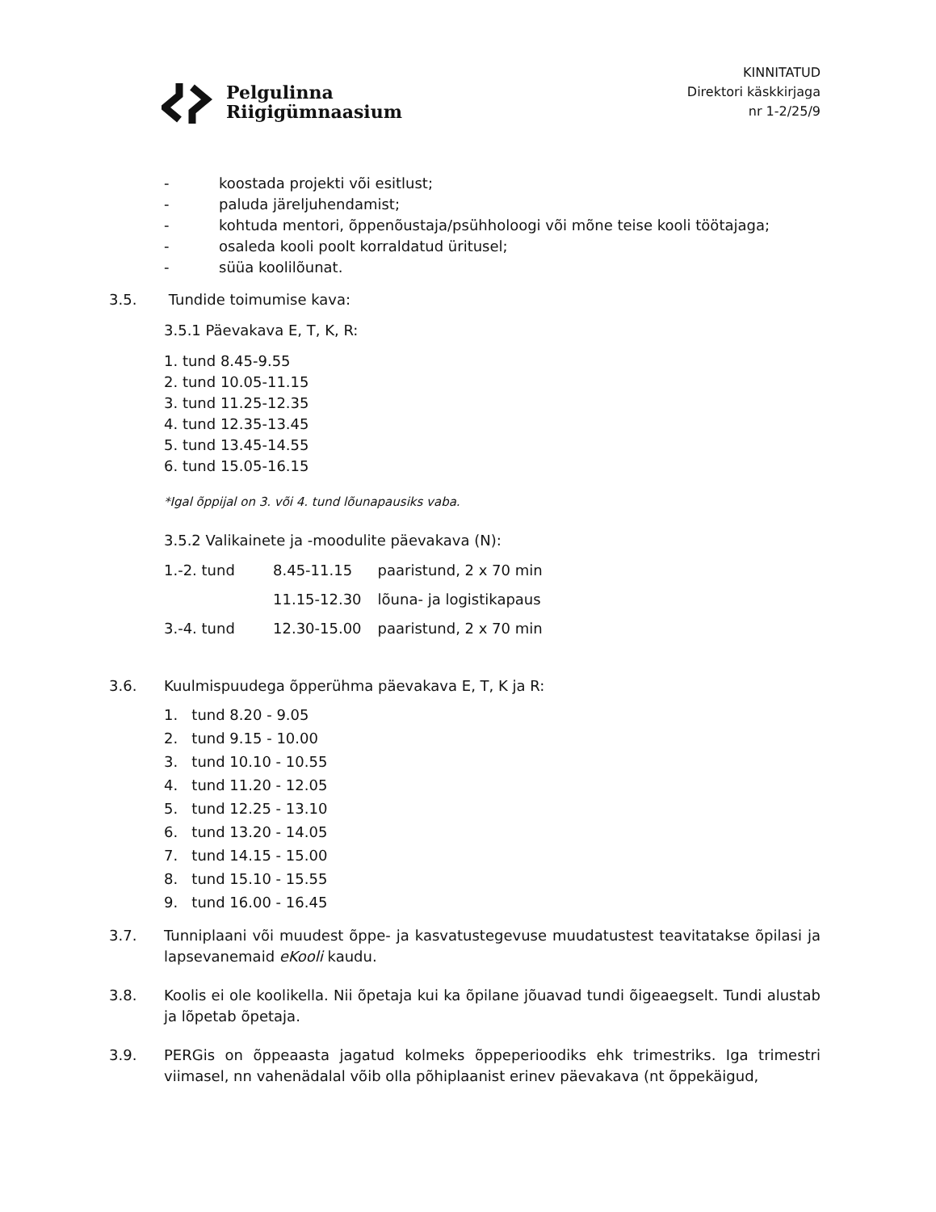Pelgulinna
Riigigümnaasium
KINNITATUD
Direktori käskkirjaga
nr 1-2/25/9
- koostada projekti või esitlust;
- paluda järeljuhendamist;
- kohtuda mentori, õppenõustaja/psühholoogi või mõne teise kooli töötajaga;
- osaleda kooli poolt korraldatud üritusel;
- süüa koolilõunat.
3.5. Tundide toimumise kava:
3.5.1 Päevakava E, T, K, R:
1. tund 8.45-9.55
2. tund 10.05-11.15
3. tund 11.25-12.35
4. tund 12.35-13.45
5. tund 13.45-14.55
6. tund 15.05-16.15
*Igal õppijal on 3. või 4. tund lõunapausiks vaba.
3.5.2 Valikainete ja -moodulite päevakava (N):
| 1.-2. tund | 8.45-11.15 | paaristund, 2 x 70 min |
| | 11.15-12.30 | lõuna- ja logistikapaus |
| 3.-4. tund | 12.30-15.00 | paaristund, 2 x 70 min |
3.6. Kuulmispuudega õpperühma päevakava E, T, K ja R:
1. tund 8.20 - 9.05
2. tund 9.15 - 10.00
3. tund 10.10 - 10.55
4. tund 11.20 - 12.05
5. tund 12.25 - 13.10
6. tund 13.20 - 14.05
7. tund 14.15 - 15.00
8. tund 15.10 - 15.55
9. tund 16.00 - 16.45
3.7. Tunniplaani või muudest õppe- ja kasvatustegevuse muudatustest teavitatakse õpilasi ja lapsevanemaid eKooli kaudu.
3.8. Koolis ei ole koolikella. Nii õpetaja kui ka õpilane jõuavad tundi õigeaegselt. Tundi alustab ja lõpetab õpetaja.
3.9. PERGis on õppeaasta jagatud kolmeks õppeperioodiks ehk trimestriks. Iga trimestri viimasel, nn vahenädalal võib olla põhiplaanist erinev päevakava (nt õppekäigud,